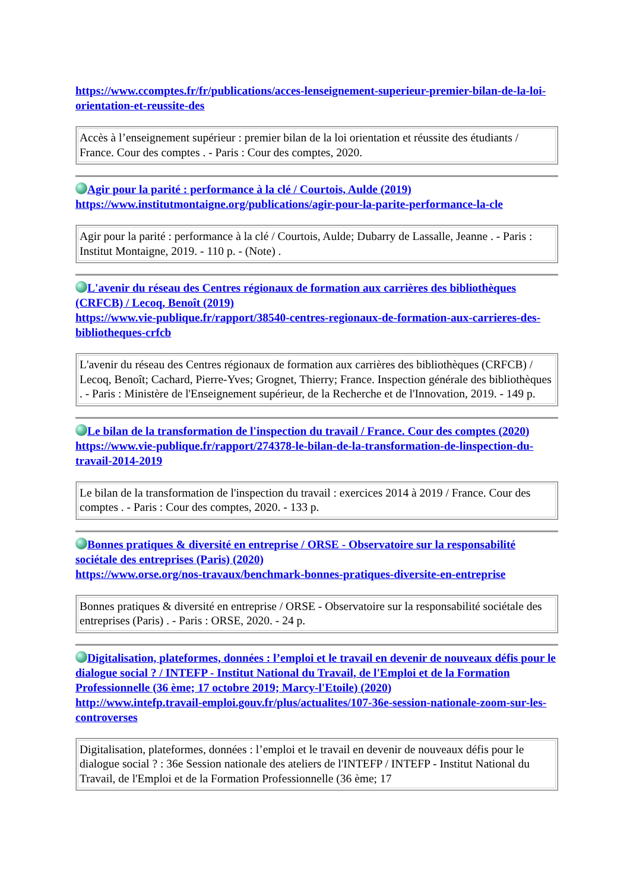https://www.ccomptes.fr/fr/publications/acces-lenseignement-superieur-premier-bilan-de-la-loi-orientation-et-reussite-des
| Accès à l’enseignement supérieur : premier bilan de la loi orientation et réussite des étudiants / France. Cour des comptes . - Paris : Cour des comptes, 2020. |
Agir pour la parité : performance à la clé / Courtois, Aulde (2019)
https://www.institutmontaigne.org/publications/agir-pour-la-parite-performance-la-cle
| Agir pour la parité : performance à la clé / Courtois, Aulde; Dubarry de Lassalle, Jeanne . - Paris : Institut Montaigne, 2019. - 110 p. - (Note) . |
L'avenir du réseau des Centres régionaux de formation aux carrières des bibliothèques (CRFCB) / Lecoq, Benoît (2019)
https://www.vie-publique.fr/rapport/38540-centres-regionaux-de-formation-aux-carrieres-des-bibliotheques-crfcb
| L'avenir du réseau des Centres régionaux de formation aux carrières des bibliothèques (CRFCB) / Lecoq, Benoît; Cachard, Pierre-Yves; Grognet, Thierry; France. Inspection générale des bibliothèques . - Paris : Ministère de l'Enseignement supérieur, de la Recherche et de l'Innovation, 2019. - 149 p. |
Le bilan de la transformation de l'inspection du travail / France. Cour des comptes (2020)
https://www.vie-publique.fr/rapport/274378-le-bilan-de-la-transformation-de-linspection-du-travail-2014-2019
| Le bilan de la transformation de l'inspection du travail : exercices 2014 à 2019 / France. Cour des comptes . - Paris : Cour des comptes, 2020. - 133 p. |
Bonnes pratiques & diversité en entreprise / ORSE - Observatoire sur la responsabilité sociétale des entreprises (Paris) (2020)
https://www.orse.org/nos-travaux/benchmark-bonnes-pratiques-diversite-en-entreprise
| Bonnes pratiques & diversité en entreprise / ORSE - Observatoire sur la responsabilité sociétale des entreprises (Paris) . - Paris : ORSE, 2020. - 24 p. |
Digitalisation, plateformes, données : l’emploi et le travail en devenir de nouveaux défis pour le dialogue social ? / INTEFP - Institut National du Travail, de l'Emploi et de la Formation Professionnelle (36 ème; 17 octobre 2019; Marcy-l'Etoile) (2020)
http://www.intefp.travail-emploi.gouv.fr/plus/actualites/107-36e-session-nationale-zoom-sur-les-controverses
| Digitalisation, plateformes, données : l’emploi et le travail en devenir de nouveaux défis pour le dialogue social ? : 36e Session nationale des ateliers de l'INTEFP / INTEFP - Institut National du Travail, de l'Emploi et de la Formation Professionnelle (36 ème; 17 |